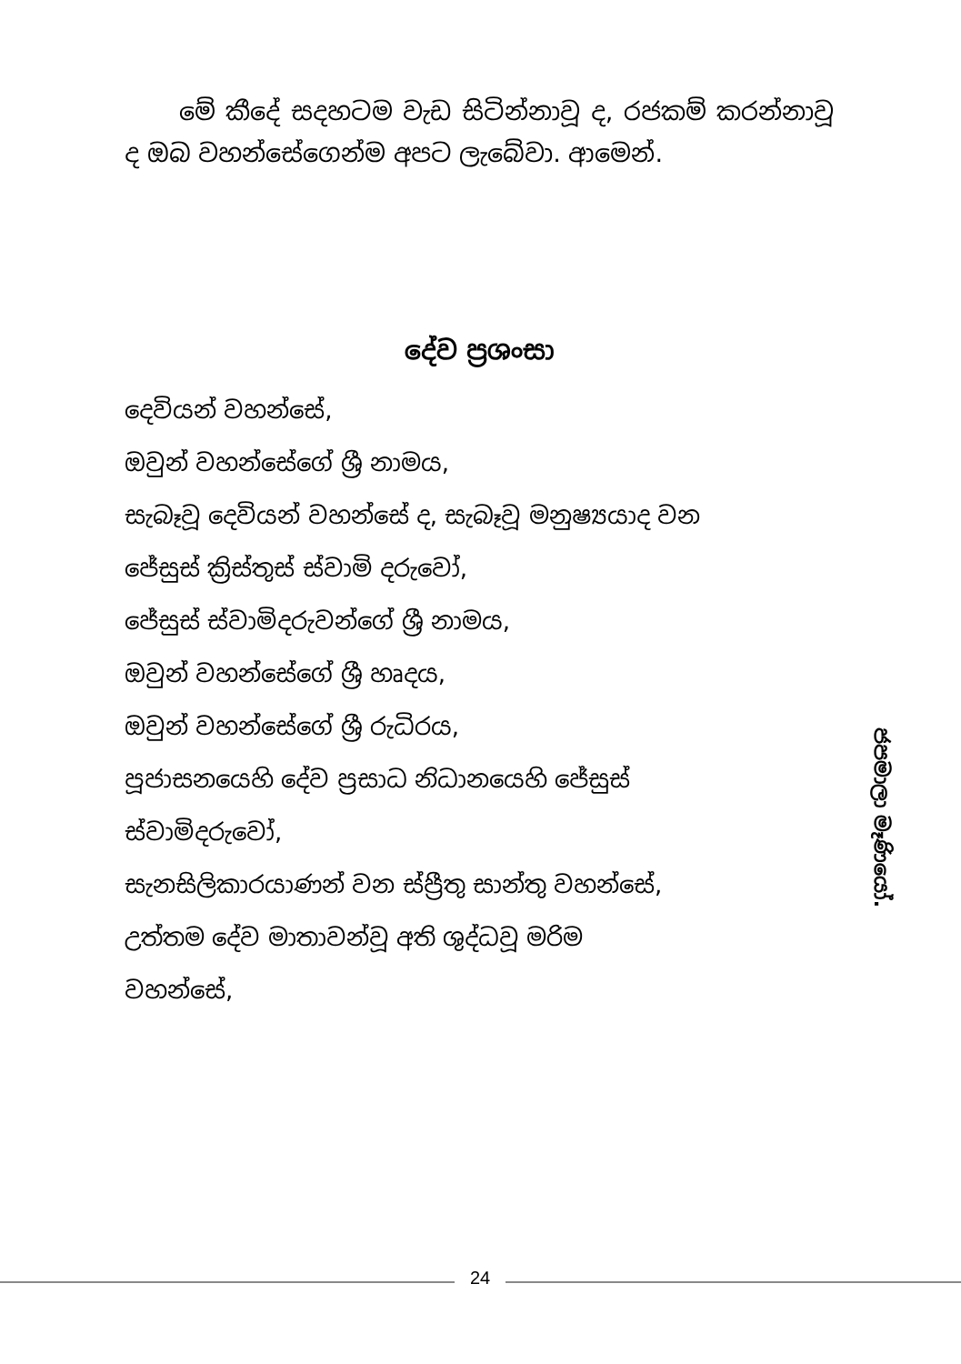මේ කීදේ සදහටම වැඩ සිටින්නාවූ ද, රජකම් කරන්නාවූ ද ඔබ වහන්සේගෙන්ම අපට ලැබේවා. ආමෙන්.
දේව ප්‍රශංසා
දෙවියන් වහන්සේ,
ඔවුන් වහන්සේගේ ශ්‍රී නාමය,
සැබෑවූ දෙවියන් වහන්සේ ද, සැබෑවූ මනුෂ්‍යයාද වන
ජේසුස් ක්‍රිස්තුස් ස්වාමි දරුවෝ,
ජේසුස් ස්වාමිදරුවන්ගේ ශ්‍රී නාමය,
ඔවුන් වහන්සේගේ ශ්‍රී හෘදය,
ඔවුන් වහන්සේගේ ශ්‍රී රුධිරය,
පූජාසනයෙහි දේව ප්‍රසාධ නිධානයෙහි ජේසුස්
ස්වාමිදරුවෝ,
සැනසිලිකාරයාණන් වන ස්ප්‍රීතු සාන්තු වහන්සේ,
උත්තම දේව මාතාවන්වූ අති ශුද්ධවූ මරිම
වහන්සේ,
ජපමාලා මෑණියෝ.
24